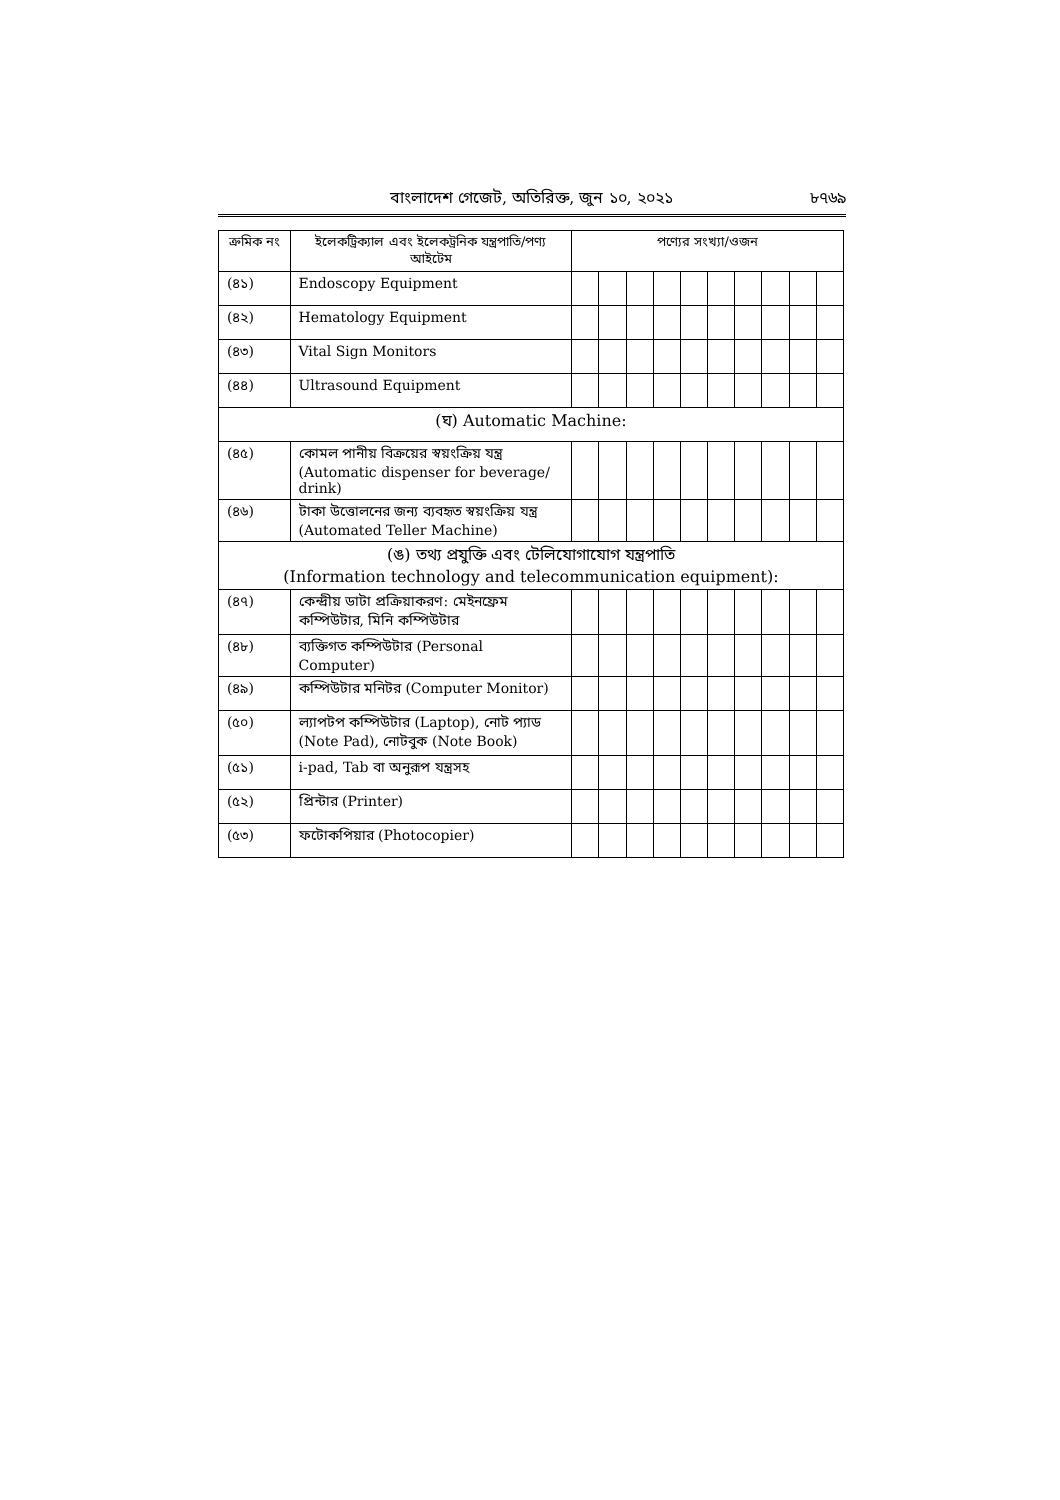বাংলাদেশ গেজেট, অতিরিক্ত, জুন ১০, ২০২১ ৮৭৬৯
| ক্রমিক নং | ইলেকট্রিক্যাল এবং ইলেকট্রনিক যন্ত্রপাতি/পণ্য আইটেম | পণ্যের সংখ্যা/ওজন | | | | | | | | | |
| --- | --- | --- | --- | --- | --- | --- | --- | --- | --- | --- | --- |
| (৪১) | Endoscopy Equipment | | | | | | | | | | |
| (৪২) | Hematology Equipment | | | | | | | | | | |
| (৪৩) | Vital Sign Monitors | | | | | | | | | | |
| (৪৪) | Ultrasound Equipment | | | | | | | | | | |
| (ঘ) Automatic Machine: | | | | | | | | | | | |
| (৪৫) | কোমল পানীয় বিক্রয়ের স্বয়ংক্রিয় যন্ত্র (Automatic dispenser for beverage/ drink) | | | | | | | | | | |
| (৪৬) | টাকা উত্তোলনের জন্য ব্যবহৃত স্বয়ংক্রিয় যন্ত্র (Automated Teller Machine) | | | | | | | | | | |
| (ঙ) তথ্য প্রযুক্তি এবং টেলিযোগাযোগ যন্ত্রপাতি (Information technology and telecommunication equipment): | | | | | | | | | | | |
| (৪৭) | কেন্দ্রীয় ডাটা প্রক্রিয়াকরণ: মেইনফ্রেম কম্পিউটার, মিনি কম্পিউটার | | | | | | | | | | |
| (৪৮) | ব্যক্তিগত কম্পিউটার (Personal Computer) | | | | | | | | | | |
| (৪৯) | কম্পিউটার মনিটর (Computer Monitor) | | | | | | | | | | |
| (৫০) | ল্যাপটপ কম্পিউটার (Laptop), নোট প্যাড (Note Pad), নোটবুক (Note Book) | | | | | | | | | | |
| (৫১) | i-pad, Tab বা অনুরূপ যন্ত্রসহ | | | | | | | | | | |
| (৫২) | প্রিন্টার (Printer) | | | | | | | | | | |
| (৫৩) | ফটোকপিয়ার (Photocopier) | | | | | | | | | | |